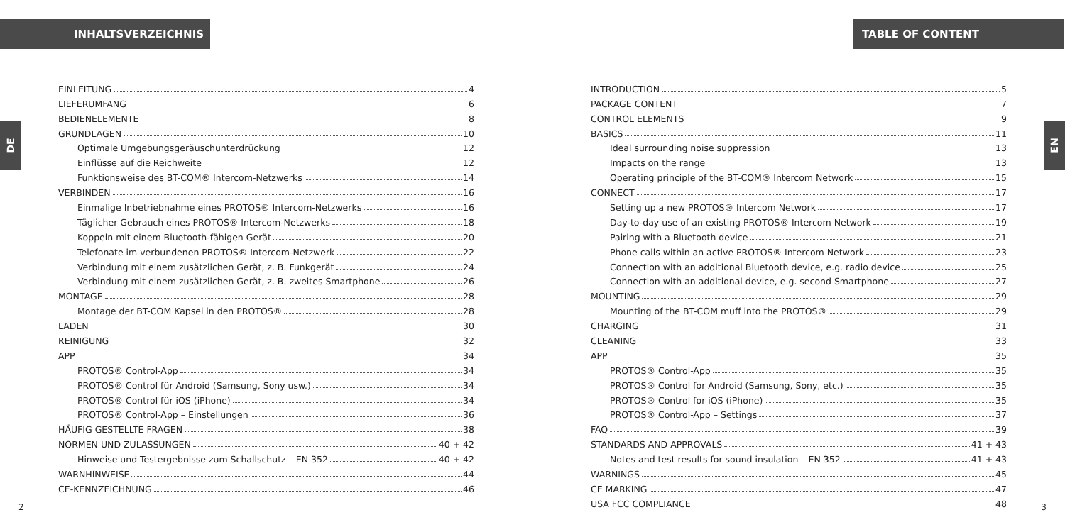INHALTSVERZEICHNIS
DE
EINLEITUNG 4
LIEFERUMFANG 6
BEDIENELEMENTE 8
GRUNDLAGEN 10
Optimale Umgebungsgeräuschunterdrückung 12
Einflüsse auf die Reichweite 12
Funktionsweise des BT-COM® Intercom-Netzwerks 14
VERBINDEN 16
Einmalige Inbetriebnahme eines PROTOS® Intercom-Netzwerks 16
Täglicher Gebrauch eines PROTOS® Intercom-Netzwerks 18
Koppeln mit einem Bluetooth-fähigen Gerät 20
Telefonate im verbundenen PROTOS® Intercom-Netzwerk 22
Verbindung mit einem zusätzlichen Gerät, z. B. Funkgerät 24
Verbindung mit einem zusätzlichen Gerät, z. B. zweites Smartphone 26
MONTAGE 28
Montage der BT-COM Kapsel in den PROTOS® 28
LADEN 30
REINIGUNG 32
APP 34
PROTOS® Control-App 34
PROTOS® Control für Android (Samsung, Sony usw.) 34
PROTOS® Control für iOS (iPhone) 34
PROTOS® Control-App – Einstellungen 36
HÄUFIG GESTELLTE FRAGEN 38
NORMEN UND ZULASSUNGEN 40 + 42
Hinweise und Testergebnisse zum Schallschutz – EN 352 40 + 42
WARNHINWEISE 44
CE-KENNZEICHNUNG 46
2
TABLE OF CONTENT
EN
INTRODUCTION 5
PACKAGE CONTENT 7
CONTROL ELEMENTS 9
BASICS 11
Ideal surrounding noise suppression 13
Impacts on the range 13
Operating principle of the BT-COM® Intercom Network 15
CONNECT 17
Setting up a new PROTOS® Intercom Network 17
Day-to-day use of an existing PROTOS® Intercom Network 19
Pairing with a Bluetooth device 21
Phone calls within an active PROTOS® Intercom Network 23
Connection with an additional Bluetooth device, e.g. radio device 25
Connection with an additional device, e.g. second Smartphone 27
MOUNTING 29
Mounting of the BT-COM muff into the PROTOS® 29
CHARGING 31
CLEANING 33
APP 35
PROTOS® Control-App 35
PROTOS® Control for Android (Samsung, Sony, etc.) 35
PROTOS® Control for iOS (iPhone) 35
PROTOS® Control-App – Settings 37
FAQ 39
STANDARDS AND APPROVALS 41 + 43
Notes and test results for sound insulation – EN 352 41 + 43
WARNINGS 45
CE MARKING 47
USA FCC COMPLIANCE 48
3